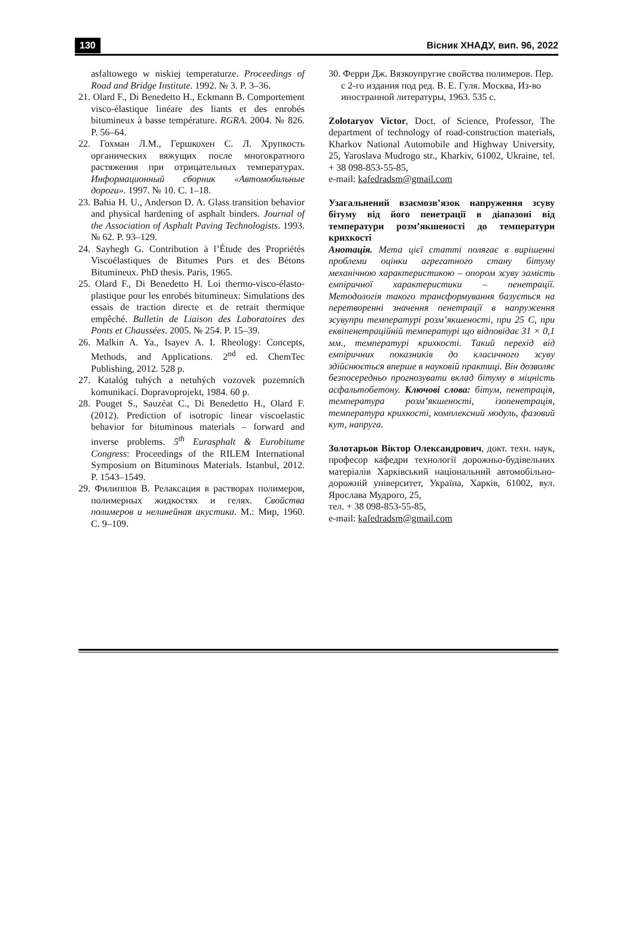130 Вісник ХНАДУ, вип. 96, 2022
asfaltowego w niskiej temperaturze. Proceedings of Road and Bridge Institute. 1992. № 3. P. 3–36.
21. Olard F., Di Benedetto H., Eckmann B. Comportement visco-élastique linéare des liants et des enrobés bitumineux à basse température. RGRA. 2004. № 826. P. 56–64.
22. Гохман Л.М., Гершкохен С. Л. Хрупкость органических вяжущих после многократного растяжения при отрицательных температурах. Информационный сборник «Автомобильные дороги». 1997. № 10. С. 1–18.
23. Bahia H. U., Anderson D. A. Glass transition behavior and physical hardening of asphalt binders. Journal of the Association of Asphalt Paving Technologists. 1993. № 62. P. 93–129.
24. Sayhegh G. Contribution à l’Étude des Propriétés Viscoélastiques de Bitumes Purs et des Bétons Bitumineux. PhD thesis. Paris, 1965.
25. Olard F., Di Benedetto H. Loi thermo-visco-élasto-plastique pour les enrobés bitumineux: Simulations des essais de traction directe et de retrait thermique empêché. Bulletin de Liaison des Laboratoires des Ponts et Chaussées. 2005. № 254. P. 15–39.
26. Malkin A. Ya., Isayev A. I. Rheology: Concepts, Methods, and Applications. 2<sup>nd</sup> ed. ChemTec Publishing, 2012. 528 p.
27. Katalóg tuhých a netuhých vozovek pozemních komunikací. Dopravoprojekt, 1984. 60 p.
28. Pouget S., Sauzéat C., Di Benedetto H., Olard F. (2012). Prediction of isotropic linear viscoelastic behavior for bituminous materials – forward and inverse problems. 5<sup>th</sup> Eurasphalt & Eurobitume Congress: Proceedings of the RILEM International Symposium on Bituminous Materials. Istanbul, 2012. P. 1543–1549.
29. Филиппов В. Релаксация в растворах полимеров, полимерных жидкостях и гелях. Свойства полимеров и нелинейная акустика. М.: Мир, 1960. С. 9–109.
30. Ферри Дж. Вязкоупругие свойства полимеров. Пер. с 2-го издания под ред. В. Е. Гуля. Москва, Из-во иностранной литературы, 1963. 535 с.
Zolotaryov Victor, Doct. of Science, Professor, The department of technology of road-construction materials, Kharkov National Automobile and Highway University, 25, Yaroslava Mudrogo str., Kharkiv, 61002, Ukraine, tel. + 38 098-853-55-85,
e-mail: kafedradsm@gmail.com
Узагальнений взаємозв’язок напруження зсуву бітуму від його пенетрації в діапазоні від температури розм’якшеності до температури крихкості
Анотація. Мета цієї статті полягає в вирішенні проблеми оцінки агрегатного стану бітуму механічною характеристикою – опором зсуву замість емпіричної характеристики – пенетрації. Методологія такого трансформування базується на перетворенні значення пенетрації в напруження зсувупри температурі розм’якшеності, при 25 С, при еквіпенетраційній температурі що відповідає 31 × 0,1 мм., температурі крихкості. Такий перехід від емпіричних показників до класичного зсуву здійснюється вперше в науковій практиці. Він дозволяє безпосередньо прогнозувати вклад бітуму в міцність асфальтобетону. Ключові слова: бітум, пенетрація, температура розм’якшеності, ізопенетрація, температура крихкості, комплексний модуль, фазовий кут, напруга.
Золотарьов Віктор Олександрович, докт. техн. наук, професор кафедри технології дорожньо-будівельних матеріалів Харківський національний автомобільно-дорожній університет, Україна, Харків, 61002, вул. Ярослава Мудрого, 25,
тел. + 38 098-853-55-85,
e-mail: kafedradsm@gmail.com